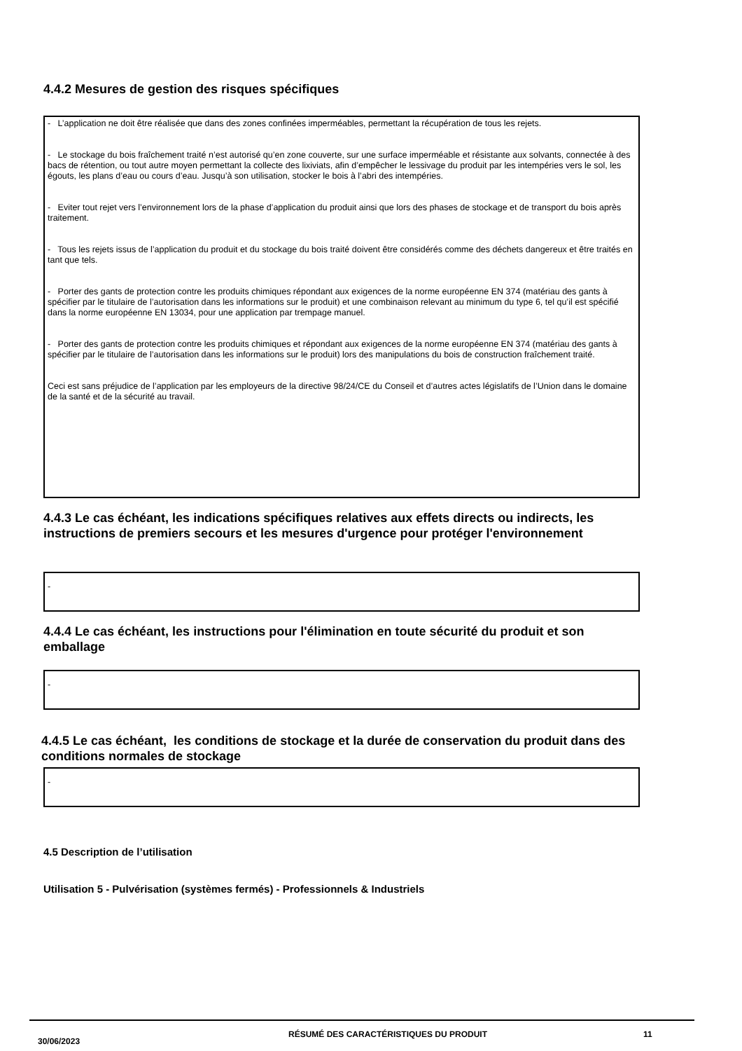4.4.2 Mesures de gestion des risques spécifiques
- L’application ne doit être réalisée que dans des zones confinées imperméables, permettant la récupération de tous les rejets.
- Le stockage du bois fraîchement traité n’est autorisé qu’en zone couverte, sur une surface imperméable et résistante aux solvants, connectée à des bacs de rétention, ou tout autre moyen permettant la collecte des lixiviats, afin d’empêcher le lessivage du produit par les intempéries vers le sol, les égouts, les plans d’eau ou cours d’eau. Jusqu’à son utilisation, stocker le bois à l’abri des intempéries.
- Eviter tout rejet vers l’environnement lors de la phase d’application du produit ainsi que lors des phases de stockage et de transport du bois après traitement.
- Tous les rejets issus de l’application du produit et du stockage du bois traité doivent être considérés comme des déchets dangereux et être traités en tant que tels.
- Porter des gants de protection contre les produits chimiques répondant aux exigences de la norme européenne EN 374 (matériau des gants à spécifier par le titulaire de l’autorisation dans les informations sur le produit) et une combinaison relevant au minimum du type 6, tel qu’il est spécifié dans la norme européenne EN 13034, pour une application par trempage manuel.
- Porter des gants de protection contre les produits chimiques et répondant aux exigences de la norme européenne EN 374 (matériau des gants à spécifier par le titulaire de l’autorisation dans les informations sur le produit) lors des manipulations du bois de construction fraîchement traité.
Ceci est sans préjudice de l’application par les employeurs de la directive 98/24/CE du Conseil et d’autres actes législatifs de l’Union dans le domaine de la santé et de la sécurité au travail.
4.4.3 Le cas échéant, les indications spécifiques relatives aux effets directs ou indirects, les instructions de premiers secours et les mesures d'urgence pour protéger l'environnement
-
4.4.4 Le cas échéant, les instructions pour l'élimination en toute sécurité du produit et son emballage
-
4.4.5 Le cas échéant, les conditions de stockage et la durée de conservation du produit dans des conditions normales de stockage
-
4.5 Description de l’utilisation
Utilisation 5 - Pulvérisation (systèmes fermés) - Professionnels & Industriels
30/06/2023
RÉSUMÉ DES CARACTÉRISTIQUES DU PRODUIT 11